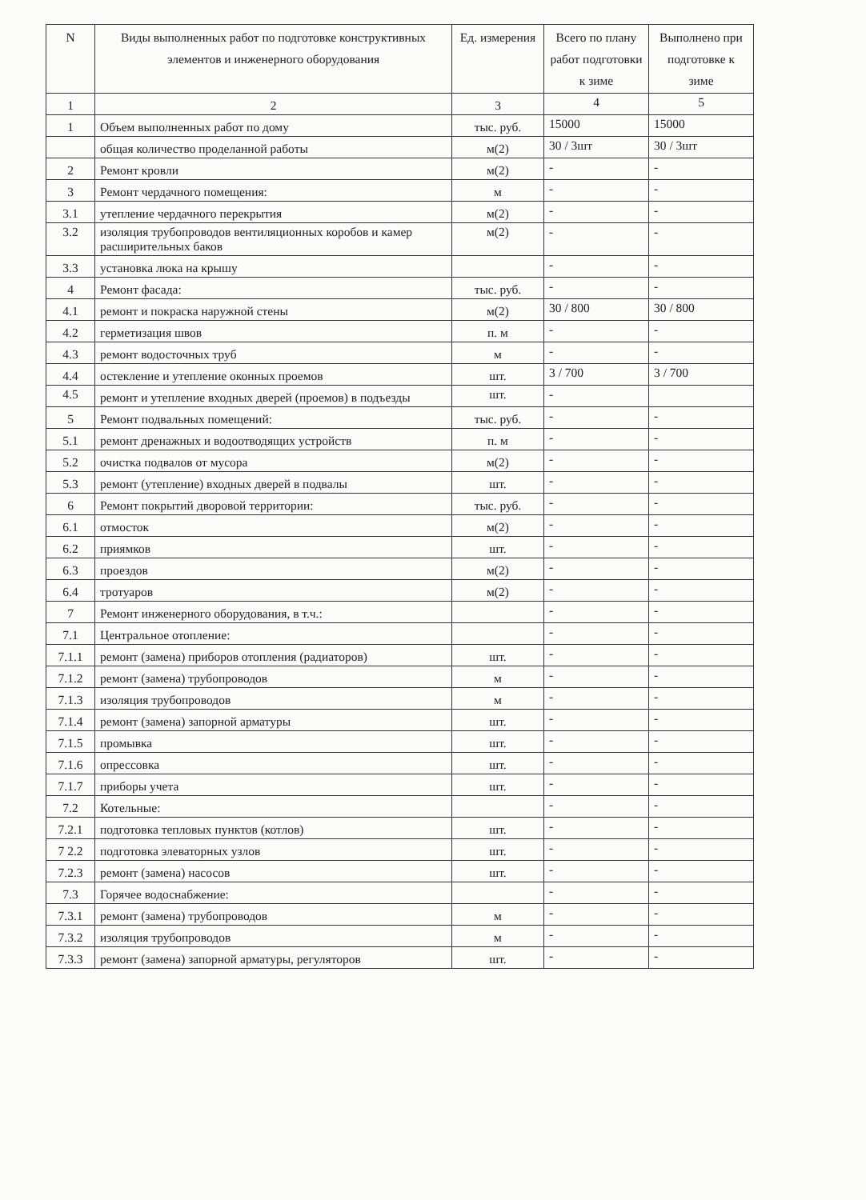| N | Виды выполненных работ по подготовке конструктивных элементов и инженерного оборудования | Ед. измерения | Всего по плану работ подготовки к зиме | Выполнено при подготовке к зиме |
| --- | --- | --- | --- | --- |
| 1 | 2 | 3 | 4 | 5 |
| 1 | Объем выполненных работ по дому | тыс. руб. | 15000 | 15000 |
| | общая количество проделанной работы | м(2) | 30 / 3шт | 30 / 3шт |
| 2 | Ремонт кровли | м(2) | - | - |
| 3 | Ремонт чердачного помещения: | м | - | - |
| 3.1 | утепление чердачного перекрытия | м(2) | - | - |
| 3.2 | изоляция трубопроводов вентиляционных коробов и камер расширительных баков | м(2) | - | - |
| 3.3 | установка люка на крышу | | - | - |
| 4 | Ремонт фасада: | тыс. руб. | - | - |
| 4.1 | ремонт и покраска наружной стены | м(2) | 30 / 800 | 30 / 800 |
| 4.2 | герметизация швов | п. м | - | - |
| 4.3 | ремонт водосточных труб | м | - | - |
| 4.4 | остекление и утепление оконных проемов | шт. | 3 / 700 | 3 / 700 |
| 4.5 | ремонт и утепление входных дверей (проемов) в подъезды | шт. | - | |
| 5 | Ремонт подвальных помещений: | тыс. руб. | - | - |
| 5.1 | ремонт дренажных и водоотводящих устройств | п. м | - | - |
| 5.2 | очистка подвалов от мусора | м(2) | - | - |
| 5.3 | ремонт (утепление) входных дверей в подвалы | шт. | - | - |
| 6 | Ремонт покрытий дворовой территории: | тыс. руб. | - | - |
| 6.1 | отмосток | м(2) | - | - |
| 6.2 | приямков | шт. | - | - |
| 6.3 | проездов | м(2) | - | - |
| 6.4 | тротуаров | м(2) | - | - |
| 7 | Ремонт инженерного оборудования, в т.ч.: | | - | - |
| 7.1 | Центральное отопление: | | - | - |
| 7.1.1 | ремонт (замена) приборов отопления (радиаторов) | шт. | - | - |
| 7.1.2 | ремонт (замена) трубопроводов | м | - | - |
| 7.1.3 | изоляция трубопроводов | м | - | - |
| 7.1.4 | ремонт (замена) запорной арматуры | шт. | - | - |
| 7.1.5 | промывка | шт. | - | - |
| 7.1.6 | опрессовка | шт. | - | - |
| 7.1.7 | приборы учета | шт. | - | - |
| 7.2 | Котельные: | | - | - |
| 7.2.1 | подготовка тепловых пунктов (котлов) | шт. | - | - |
| 7 2.2 | подготовка элеваторных узлов | шт. | - | - |
| 7.2.3 | ремонт (замена) насосов | шт. | - | - |
| 7.3 | Горячее водоснабжение: | | - | - |
| 7.3.1 | ремонт (замена) трубопроводов | м | - | - |
| 7.3.2 | изоляция трубопроводов | м | - | - |
| 7.3.3 | ремонт (замена) запорной арматуры, регуляторов | шт. | - | - |